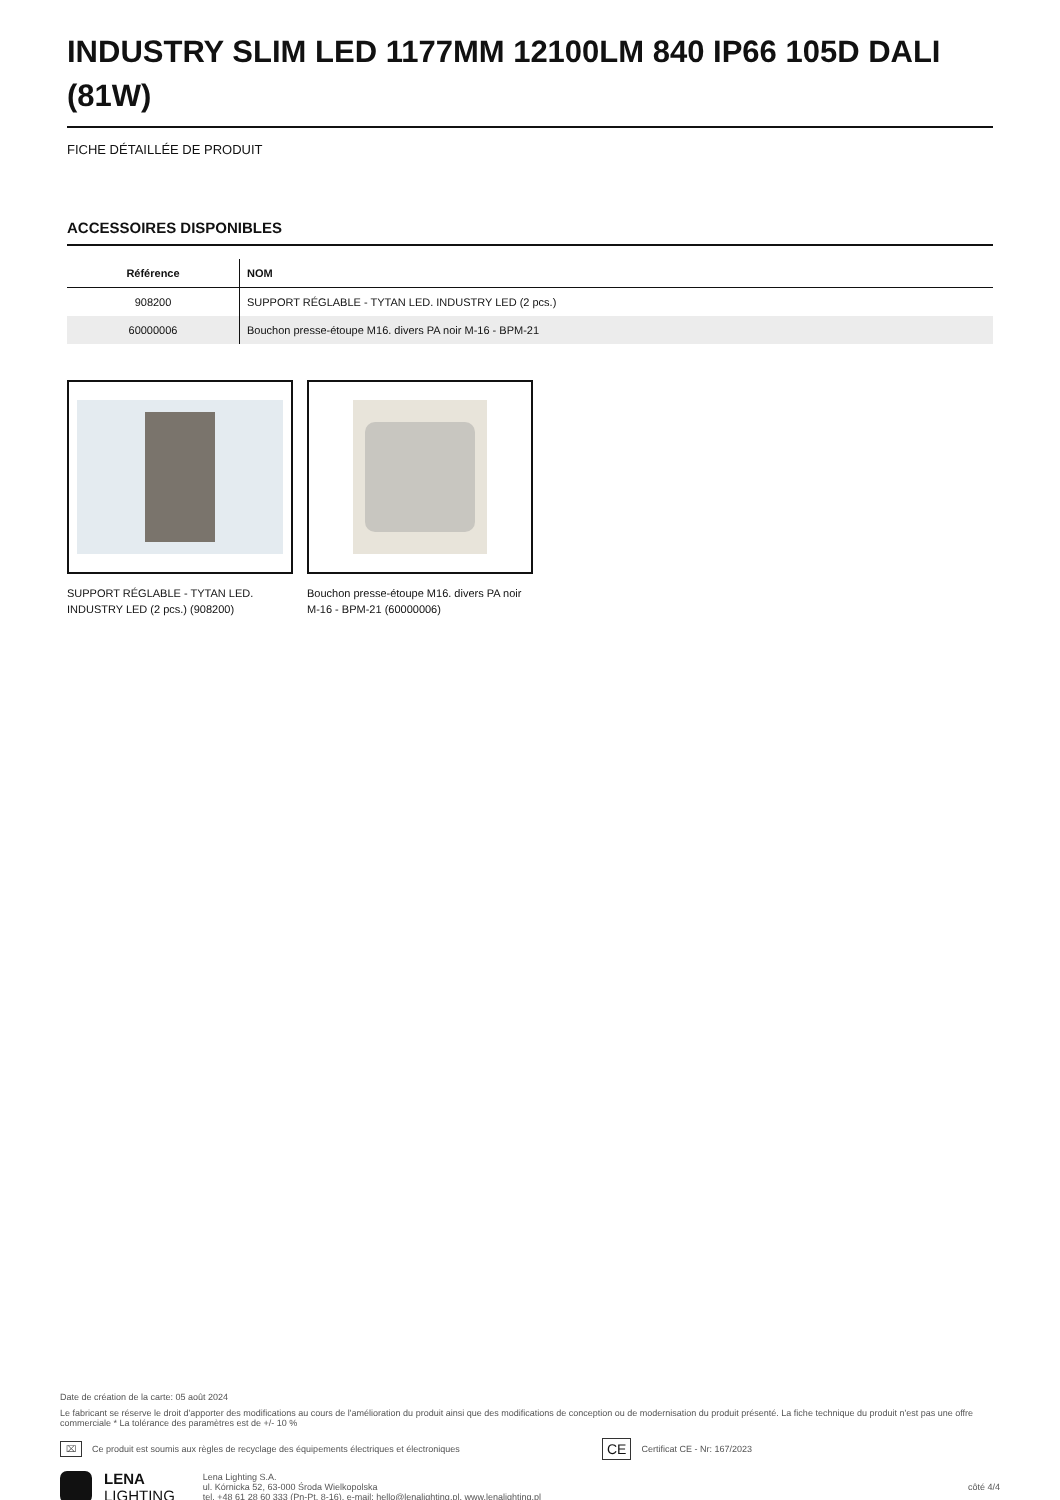INDUSTRY SLIM LED 1177MM 12100LM 840 IP66 105D DALI (81W)
FICHE DÉTAILLÉE DE PRODUIT
ACCESSOIRES DISPONIBLES
| Référence | NOM |
| --- | --- |
| 908200 | SUPPORT RÉGLABLE - TYTAN LED. INDUSTRY LED (2 pcs.) |
| 60000006 | Bouchon presse-étoupe M16. divers PA noir M-16 - BPM-21 |
SUPPORT RÉGLABLE - TYTAN LED. INDUSTRY LED (2 pcs.) (908200)
Bouchon presse-étoupe M16. divers PA noir M-16 - BPM-21 (60000006)
Date de création de la carte: 05 août 2024
Le fabricant se réserve le droit d'apporter des modifications au cours de l'amélioration du produit ainsi que des modifications de conception ou de modernisation du produit présenté. La fiche technique du produit n'est pas une offre commerciale * La tolérance des paramètres est de +/- 10 %
⌧ Ce produit est soumis aux règles de recyclage des équipements électriques et électroniques CE Certificat CE - Nr: 167/2023
LENA
LIGHTING
Lena Lighting S.A.
ul. Kórnicka 52, 63-000 Środa Wielkopolska
tel. +48 61 28 60 333 (Pn-Pt, 8-16), e-mail: hello@lenalighting.pl, www.lenalighting.pl
côté 4/4